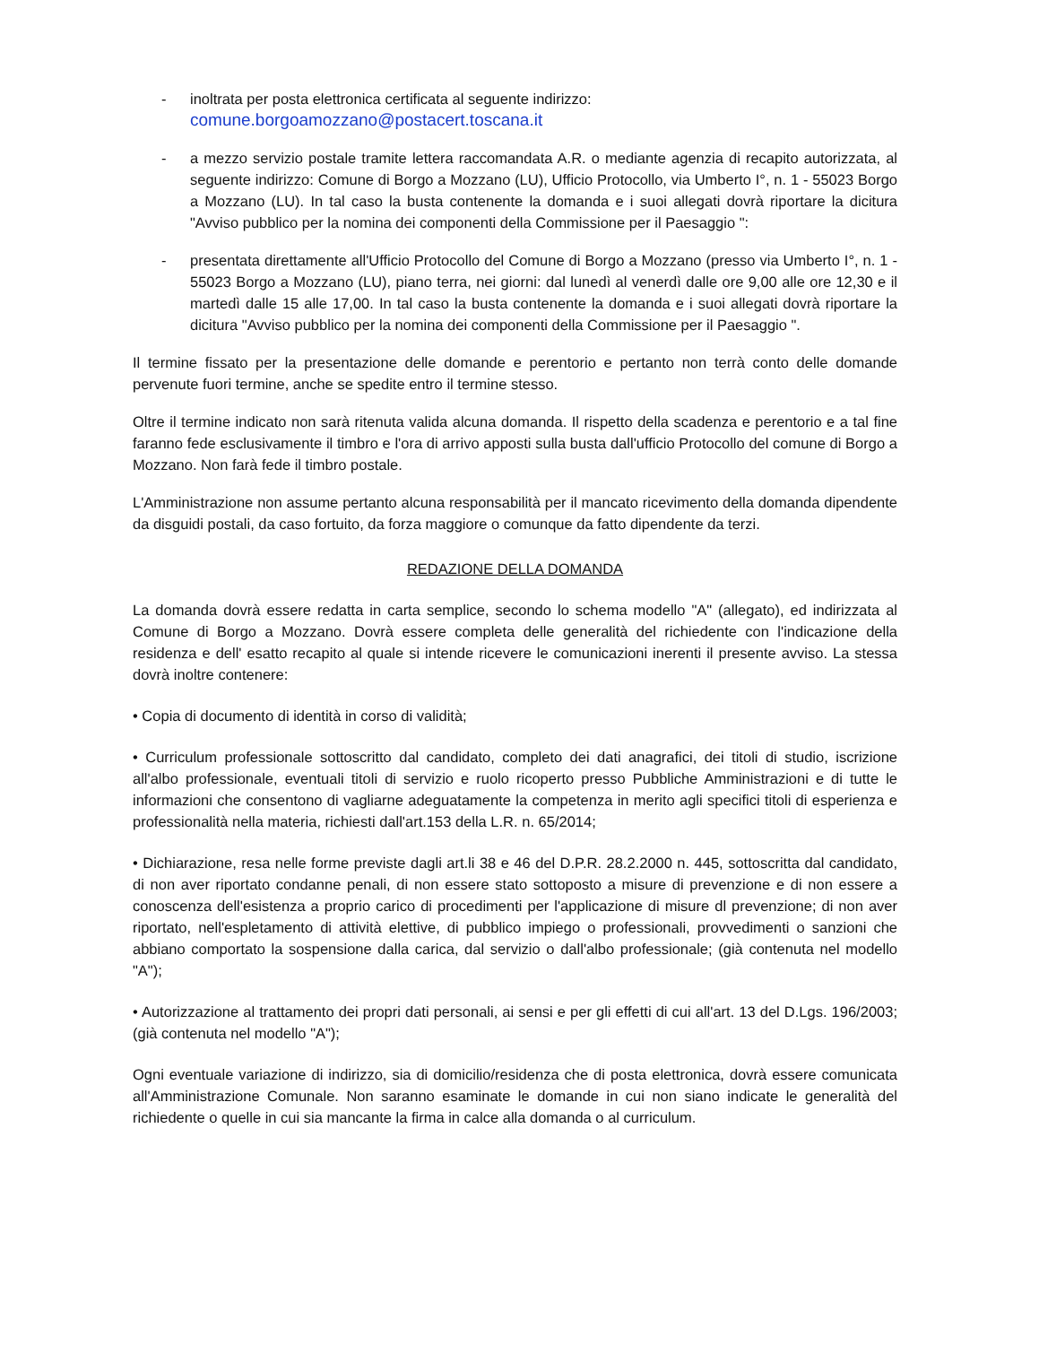- inoltrata per posta elettronica certificata al seguente indirizzo:
comune.borgoamozzano@postacert.toscana.it
- a mezzo servizio postale tramite lettera raccomandata A.R. o mediante agenzia di recapito autorizzata, al seguente indirizzo: Comune di Borgo a Mozzano (LU), Ufficio Protocollo, via Umberto I°, n. 1 - 55023 Borgo a Mozzano (LU). In tal caso la busta contenente la domanda e i suoi allegati dovrà riportare la dicitura "Avviso pubblico per la nomina dei componenti della Commissione per il Paesaggio ":
- presentata direttamente all'Ufficio Protocollo del Comune di Borgo a Mozzano (presso via Umberto I°, n. 1 - 55023 Borgo a Mozzano (LU), piano terra, nei giorni: dal lunedì al venerdì dalle ore 9,00 alle ore 12,30 e il martedì dalle 15 alle 17,00. In tal caso la busta contenente la domanda e i suoi allegati dovrà riportare la dicitura "Avviso pubblico per la nomina dei componenti della Commissione per il Paesaggio ".
Il termine fissato per la presentazione delle domande e perentorio e pertanto non terrà conto delle domande pervenute fuori termine, anche se spedite entro il termine stesso.
Oltre il termine indicato non sarà ritenuta valida alcuna domanda. Il rispetto della scadenza e perentorio e a tal fine faranno fede esclusivamente il timbro e l'ora di arrivo apposti sulla busta dall'ufficio Protocollo del comune di Borgo a Mozzano. Non farà fede il timbro postale.
L'Amministrazione non assume pertanto alcuna responsabilità per il mancato ricevimento della domanda dipendente da disguidi postali, da caso fortuito, da forza maggiore o comunque da fatto dipendente da terzi.
REDAZIONE DELLA DOMANDA
La domanda dovrà essere redatta in carta semplice, secondo lo schema modello "A" (allegato), ed indirizzata al Comune di Borgo a Mozzano. Dovrà essere completa delle generalità del richiedente con l'indicazione della residenza e dell' esatto recapito al quale si intende ricevere le comunicazioni inerenti il presente avviso. La stessa dovrà inoltre contenere:
• Copia di documento di identità in corso di validità;
• Curriculum professionale sottoscritto dal candidato, completo dei dati anagrafici, dei titoli di studio, iscrizione all'albo professionale, eventuali titoli di servizio e ruolo ricoperto presso Pubbliche Amministrazioni e di tutte le informazioni che consentono di vagliarne adeguatamente la competenza in merito agli specifici titoli di esperienza e professionalità nella materia, richiesti dall'art.153 della L.R. n. 65/2014;
• Dichiarazione, resa nelle forme previste dagli art.li 38 e 46 del D.P.R. 28.2.2000 n. 445, sottoscritta dal candidato, di non aver riportato condanne penali, di non essere stato sottoposto a misure di prevenzione e di non essere a conoscenza dell'esistenza a proprio carico di procedimenti per l'applicazione di misure dl prevenzione; di non aver riportato, nell'espletamento di attività elettive, di pubblico impiego o professionali, provvedimenti o sanzioni che abbiano comportato la sospensione dalla carica, dal servizio o dall'albo professionale; (già contenuta nel modello "A");
• Autorizzazione al trattamento dei propri dati personali, ai sensi e per gli effetti di cui all'art. 13 del D.Lgs. 196/2003; (già contenuta nel modello "A");
Ogni eventuale variazione di indirizzo, sia di domicilio/residenza che di posta elettronica, dovrà essere comunicata all'Amministrazione Comunale. Non saranno esaminate le domande in cui non siano indicate le generalità del richiedente o quelle in cui sia mancante la firma in calce alla domanda o al curriculum.